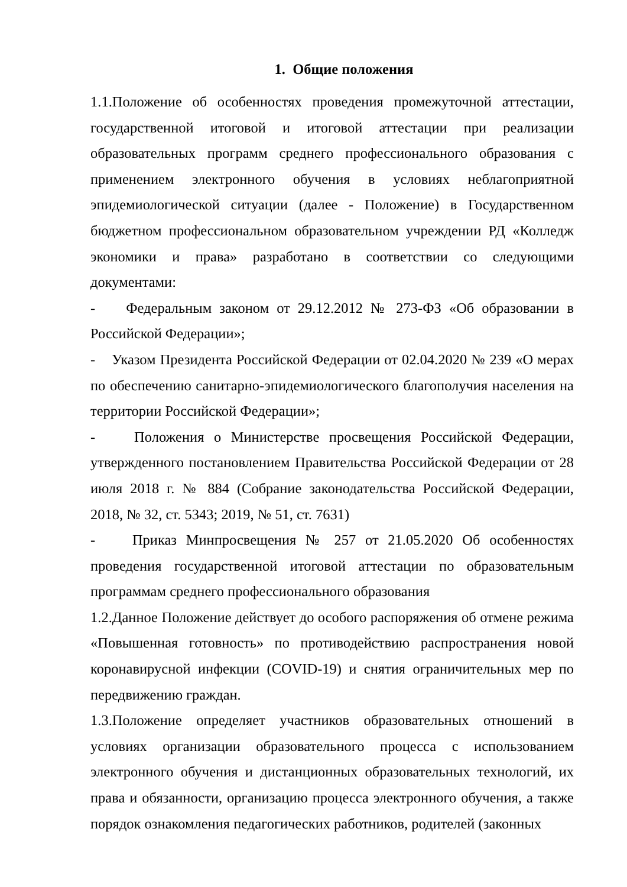1. Общие положения
1.1.Положение об особенностях проведения промежуточной аттестации, государственной итоговой и итоговой аттестации при реализации образовательных программ среднего профессионального образования с применением электронного обучения в условиях неблагоприятной эпидемиологической ситуации (далее - Положение) в Государственном бюджетном профессиональном образовательном учреждении РД «Колледж экономики и права» разработано в соответствии со следующими документами:
- Федеральным законом от 29.12.2012 № 273-ФЗ «Об образовании в Российской Федерации»;
- Указом Президента Российской Федерации от 02.04.2020 № 239 «О мерах по обеспечению санитарно-эпидемиологического благополучия населения на территории Российской Федерации»;
- Положения о Министерстве просвещения Российской Федерации, утвержденного постановлением Правительства Российской Федерации от 28 июля 2018 г. № 884 (Собрание законодательства Российской Федерации, 2018, № 32, ст. 5343; 2019, № 51, ст. 7631)
- Приказ Минпросвещения № 257 от 21.05.2020 Об особенностях проведения государственной итоговой аттестации по образовательным программам среднего профессионального образования
1.2.Данное Положение действует до особого распоряжения об отмене режима «Повышенная готовность» по противодействию распространения новой коронавирусной инфекции (COVID-19) и снятия ограничительных мер по передвижению граждан.
1.3.Положение определяет участников образовательных отношений в условиях организации образовательного процесса с использованием электронного обучения и дистанционных образовательных технологий, их права и обязанности, организацию процесса электронного обучения, а также порядок ознакомления педагогических работников, родителей (законных